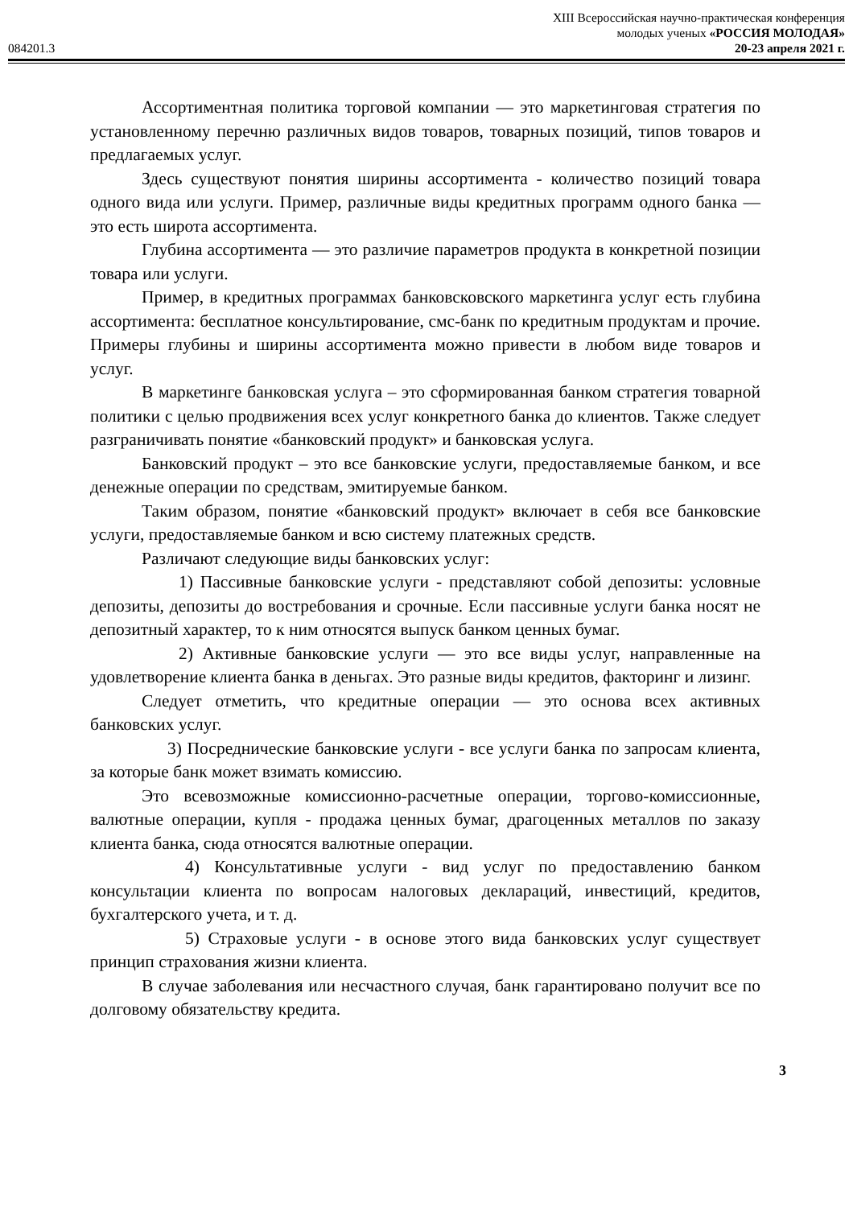XIII Всероссийская научно-практическая конференция
молодых ученых «РОССИЯ МОЛОДАЯ»
084201.3 20-23 апреля 2021 г.
Ассортиментная политика торговой компании — это маркетинговая стратегия по установленному перечню различных видов товаров, товарных позиций, типов товаров и предлагаемых услуг.
Здесь существуют понятия ширины ассортимента - количество позиций товара одного вида или услуги. Пример, различные виды кредитных программ одного банка — это есть широта ассортимента.
Глубина ассортимента — это различие параметров продукта в конкретной позиции товара или услуги.
Пример, в кредитных программах банковсковского маркетинга услуг есть глубина ассортимента: бесплатное консультирование, смс-банк по кредитным продуктам и прочие. Примеры глубины и ширины ассортимента можно привести в любом виде товаров и услуг.
В маркетинге банковская услуга – это сформированная банком стратегия товарной политики с целью продвижения всех услуг конкретного банка до клиентов. Также следует разграничивать понятие «банковский продукт» и банковская услуга.
Банковский продукт – это все банковские услуги, предоставляемые банком, и все денежные операции по средствам, эмитируемые банком.
Таким образом, понятие «банковский продукт» включает в себя все банковские услуги, предоставляемые банком и всю систему платежных средств.
Различают следующие виды банковских услуг:
1) Пассивные банковские услуги - представляют собой депозиты: условные депозиты, депозиты до востребования и срочные. Если пассивные услуги банка носят не депозитный характер, то к ним относятся выпуск банком ценных бумаг.
2) Активные банковские услуги — это все виды услуг, направленные на удовлетворение клиента банка в деньгах. Это разные виды кредитов, факторинг и лизинг.
Следует отметить, что кредитные операции — это основа всех активных банковских услуг.
3) Посреднические банковские услуги - все услуги банка по запросам клиента, за которые банк может взимать комиссию.
Это всевозможные комиссионно-расчетные операции, торгово-комиссионные, валютные операции, купля - продажа ценных бумаг, драгоценных металлов по заказу клиента банка, сюда относятся валютные операции.
4) Консультативные услуги - вид услуг по предоставлению банком консультации клиента по вопросам налоговых деклараций, инвестиций, кредитов, бухгалтерского учета, и т. д.
5) Страховые услуги - в основе этого вида банковских услуг существует принцип страхования жизни клиента.
В случае заболевания или несчастного случая, банк гарантировано получит все по долговому обязательству кредита.
3